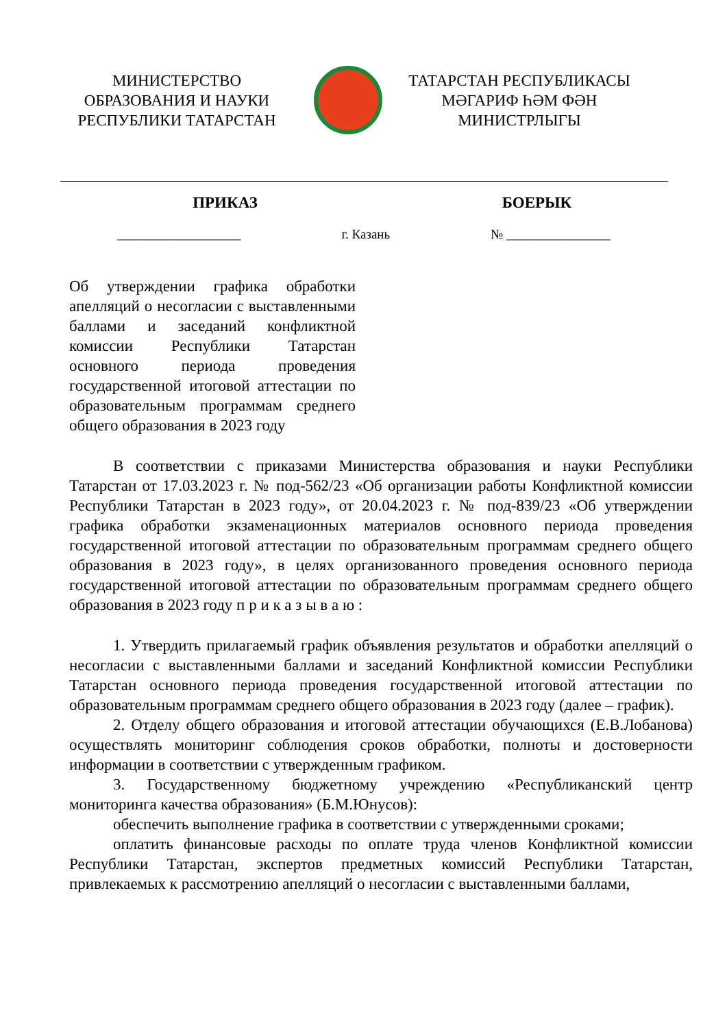МИНИСТЕРСТВО
ОБРАЗОВАНИЯ И НАУКИ
РЕСПУБЛИКИ ТАТАРСТАН
ТАТАРСТАН РЕСПУБЛИКАСЫ
МӘГАРИФ ҺӘМ ФӘН
МИНИСТРЛЫГЫ
ПРИКАЗ БОЕРЫК
___________________ г. Казань № ________________
Об утверждении графика обработки апелляций о несогласии с выставленными баллами и заседаний конфликтной комиссии Республики Татарстан основного периода проведения государственной итоговой аттестации по образовательным программам среднего общего образования в 2023 году
В соответствии с приказами Министерства образования и науки Республики Татарстан от 17.03.2023 г. № под-562/23 «Об организации работы Конфликтной комиссии Республики Татарстан в 2023 году», от 20.04.2023 г. № под-839/23 «Об утверждении графика обработки экзаменационных материалов основного периода проведения государственной итоговой аттестации по образовательным программам среднего общего образования в 2023 году», в целях организованного проведения основного периода государственной итоговой аттестации по образовательным программам среднего общего образования в 2023 году п р и к а з ы в а ю :
1. Утвердить прилагаемый график объявления результатов и обработки апелляций о несогласии с выставленными баллами и заседаний Конфликтной комиссии Республики Татарстан основного периода проведения государственной итоговой аттестации по образовательным программам среднего общего образования в 2023 году (далее – график).
2. Отделу общего образования и итоговой аттестации обучающихся (Е.В.Лобанова) осуществлять мониторинг соблюдения сроков обработки, полноты и достоверности информации в соответствии с утвержденным графиком.
3. Государственному бюджетному учреждению «Республиканский центр мониторинга качества образования» (Б.М.Юнусов):
обеспечить выполнение графика в соответствии с утвержденными сроками;
оплатить финансовые расходы по оплате труда членов Конфликтной комиссии Республики Татарстан, экспертов предметных комиссий Республики Татарстан, привлекаемых к рассмотрению апелляций о несогласии с выставленными баллами,